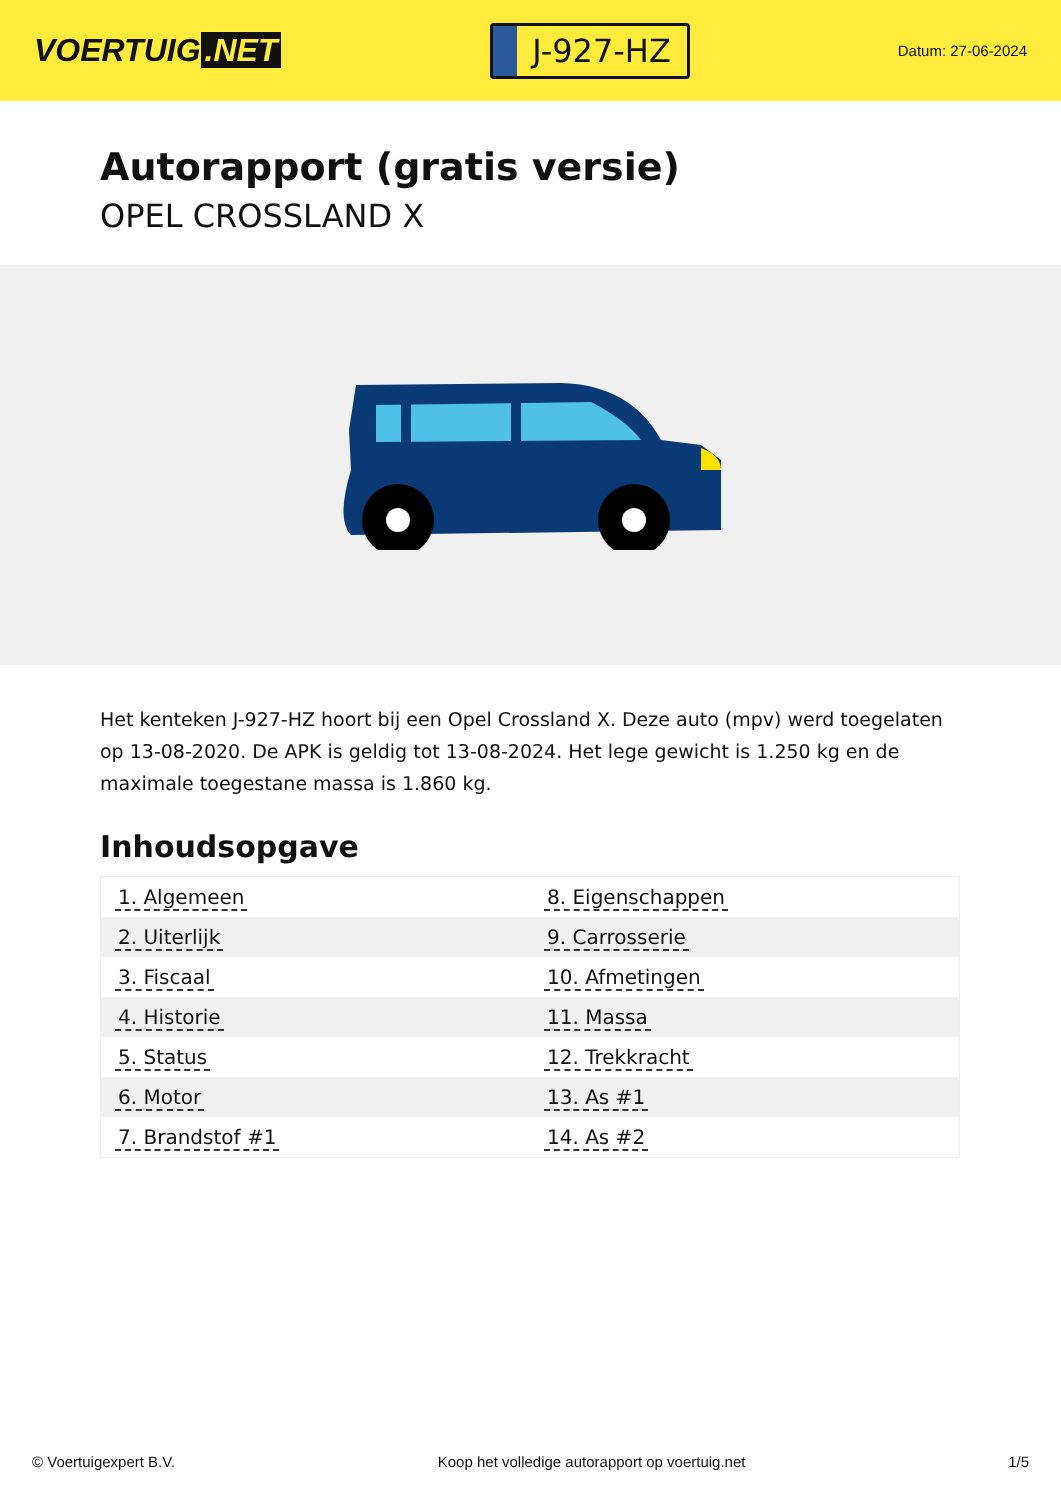VOERTUIG.NET
J-927-HZ
Datum: 27-06-2024
Autorapport (gratis versie)
OPEL CROSSLAND X
Het kenteken J-927-HZ hoort bij een Opel Crossland X. Deze auto (mpv) werd toegelaten op 13-08-2020. De APK is geldig tot 13-08-2024. Het lege gewicht is 1.250 kg en de maximale toegestane massa is 1.860 kg.
Inhoudsopgave
| 1. Algemeen | 8. Eigenschappen |
| 2. Uiterlijk | 9. Carrosserie |
| 3. Fiscaal | 10. Afmetingen |
| 4. Historie | 11. Massa |
| 5. Status | 12. Trekkracht |
| 6. Motor | 13. As #1 |
| 7. Brandstof #1 | 14. As #2 |
© Voertuigexpert B.V. Koop het volledige autorapport op voertuig.net 1/5